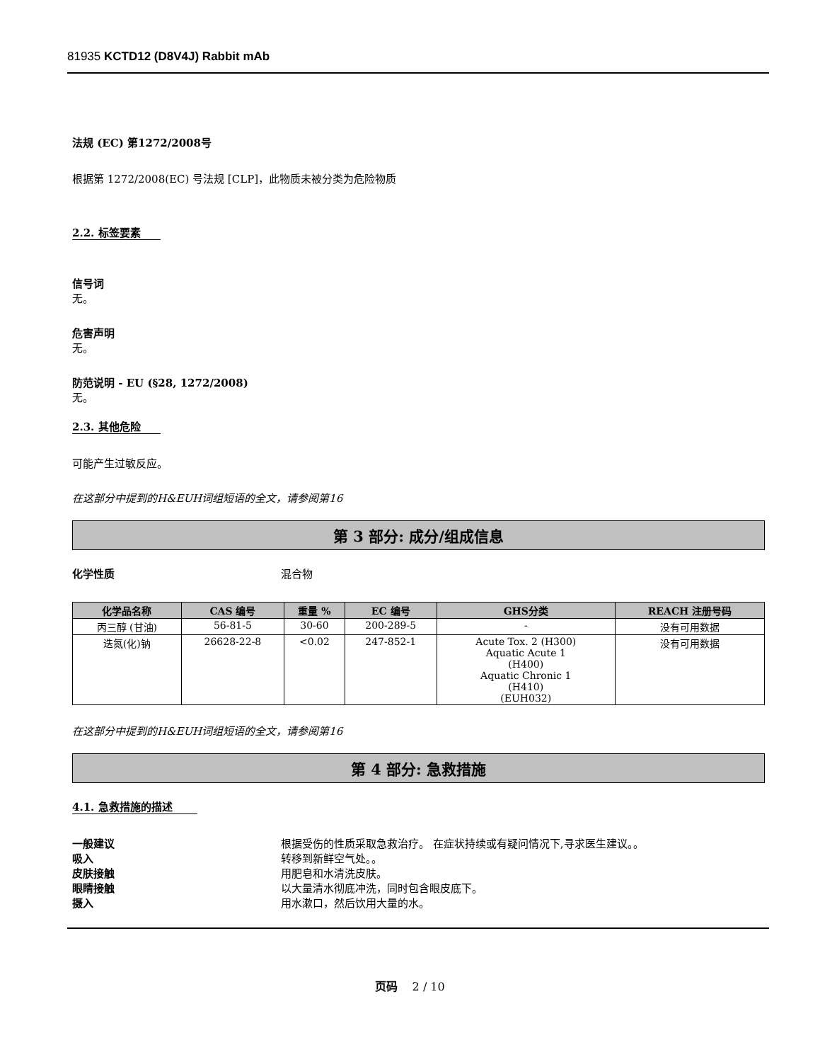81935 KCTD12 (D8V4J) Rabbit mAb
法规 (EC) 第1272/2008号
根据第 1272/2008(EC) 号法规 [CLP]，此物质未被分类为危险物质
2.2. 标签要素
信号词
无。
危害声明
无。
防范说明 - EU (§28, 1272/2008)
无。
2.3. 其他危险
可能产生过敏反应。
在这部分中提到的H&EUH词组短语的全文，请参阅第16
第 3 部分: 成分/组成信息
化学性质 混合物
| 化学品名称 | CAS 编号 | 重量 % | EC 编号 | GHS分类 | REACH 注册号码 |
| --- | --- | --- | --- | --- | --- |
| 丙三醇 (甘油) | 56-81-5 | 30-60 | 200-289-5 | - | 没有可用数据 |
| 迭氮(化)钠 | 26628-22-8 | <0.02 | 247-852-1 | Acute Tox. 2 (H300) Aquatic Acute 1 (H400) Aquatic Chronic 1 (H410) (EUH032) | 没有可用数据 |
在这部分中提到的H&EUH词组短语的全文，请参阅第16
第 4 部分: 急救措施
4.1. 急救措施的描述
一般建议 根据受伤的性质采取急救治疗。 在症状持续或有疑问情况下,寻求医生建议。。
吸入 转移到新鲜空气处。。
皮肤接触 用肥皂和水清洗皮肤。
眼睛接触 以大量清水彻底冲洗，同时包含眼皮底下。
摄入 用水漱口，然后饮用大量的水。
页码 2 / 10